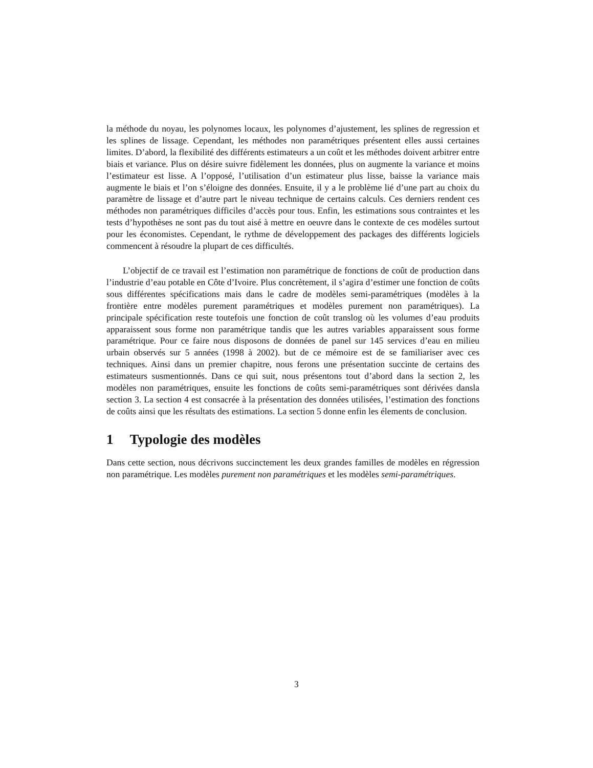la méthode du noyau, les polynomes locaux, les polynomes d’ajustement, les splines de regression et les splines de lissage. Cependant, les méthodes non paramétriques présentent elles aussi certaines limites. D’abord, la flexibilité des différents estimateurs a un coût et les méthodes doivent arbitrer entre biais et variance. Plus on désire suivre fidèlement les données, plus on augmente la variance et moins l’estimateur est lisse. A l’opposé, l’utilisation d’un estimateur plus lisse, baisse la variance mais augmente le biais et l’on s’éloigne des données. Ensuite, il y a le problème lié d’une part au choix du paramètre de lissage et d’autre part le niveau technique de certains calculs. Ces derniers rendent ces méthodes non paramétriques difficiles d’accès pour tous. Enfin, les estimations sous contraintes et les tests d’hypothèses ne sont pas du tout aisé à mettre en oeuvre dans le contexte de ces modèles surtout pour les économistes. Cependant, le rythme de développement des packages des différents logiciels commencent à résoudre la plupart de ces difficultés.
L’objectif de ce travail est l’estimation non paramétrique de fonctions de coût de production dans l’industrie d’eau potable en Côte d’Ivoire. Plus concrètement, il s’agira d’estimer une fonction de coûts sous différentes spécifications mais dans le cadre de modèles semi-paramétriques (modèles à la frontière entre modèles purement paramétriques et modèles purement non paramétriques). La principale spécification reste toutefois une fonction de coût translog où les volumes d’eau produits apparaissent sous forme non paramétrique tandis que les autres variables apparaissent sous forme paramétrique. Pour ce faire nous disposons de données de panel sur 145 services d’eau en milieu urbain observés sur 5 années (1998 à 2002). but de ce mémoire est de se familiariser avec ces techniques. Ainsi dans un premier chapitre, nous ferons une présentation succinte de certains des estimateurs susmentionnés. Dans ce qui suit, nous présentons tout d’abord dans la section 2, les modèles non paramétriques, ensuite les fonctions de coûts semi-paramétriques sont dérivées dansla section 3. La section 4 est consacrée à la présentation des données utilisées, l’estimation des fonctions de coûts ainsi que les résultats des estimations. La section 5 donne enfin les élements de conclusion.
1 Typologie des modèles
Dans cette section, nous décrivons succinctement les deux grandes familles de modèles en régression non paramétrique. Les modèles purement non paramétriques et les modèles semi-paramétriques.
3